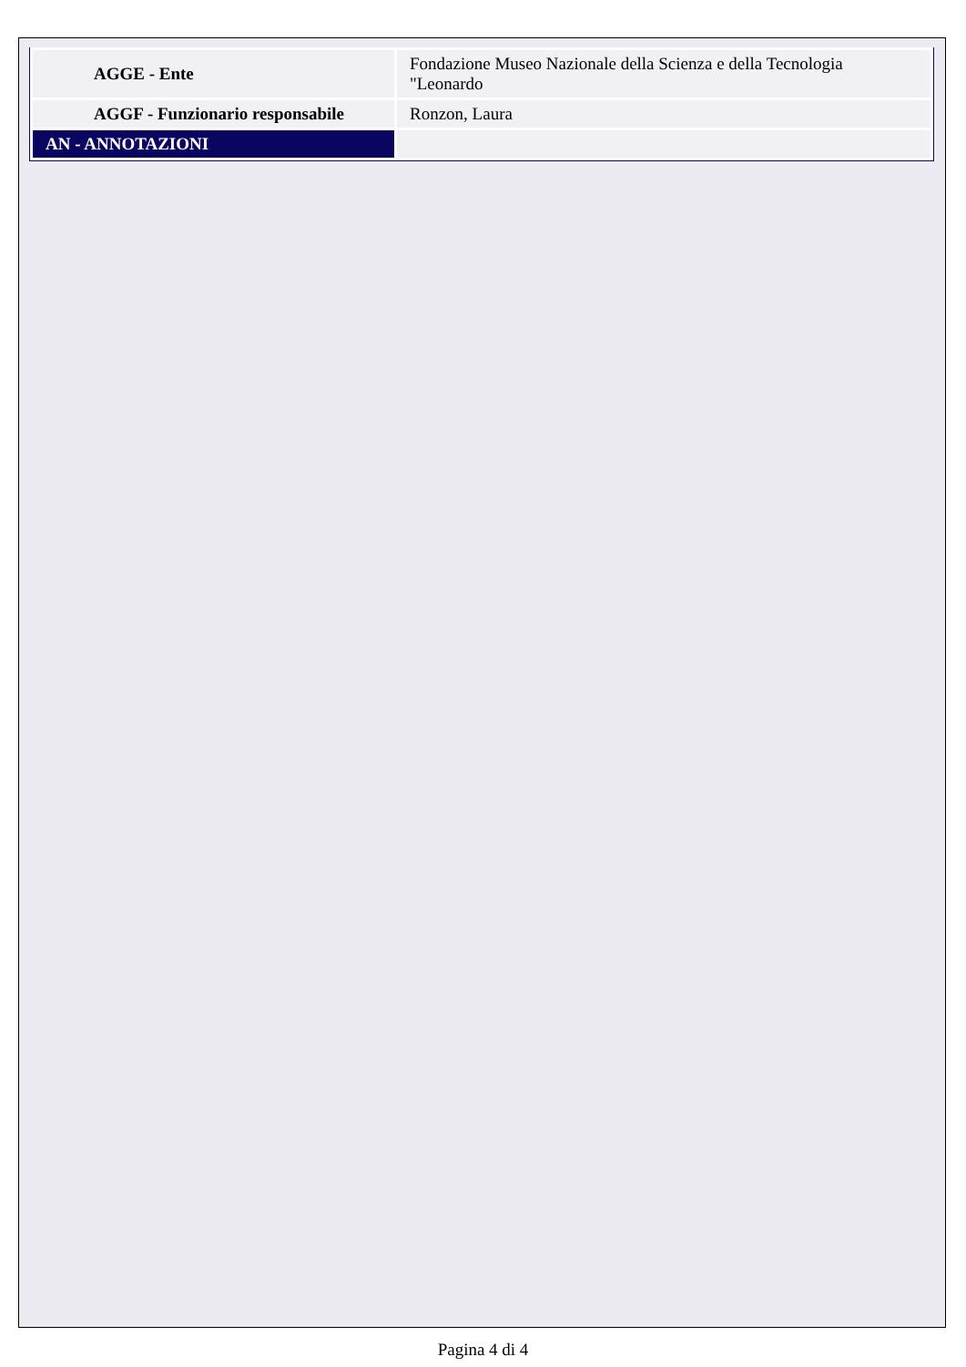| AGGE - Ente | Fondazione Museo Nazionale della Scienza e della Tecnologia "Leonardo |
| AGGF - Funzionario responsabile | Ronzon, Laura |
| AN - ANNOTAZIONI | |
Pagina 4 di 4